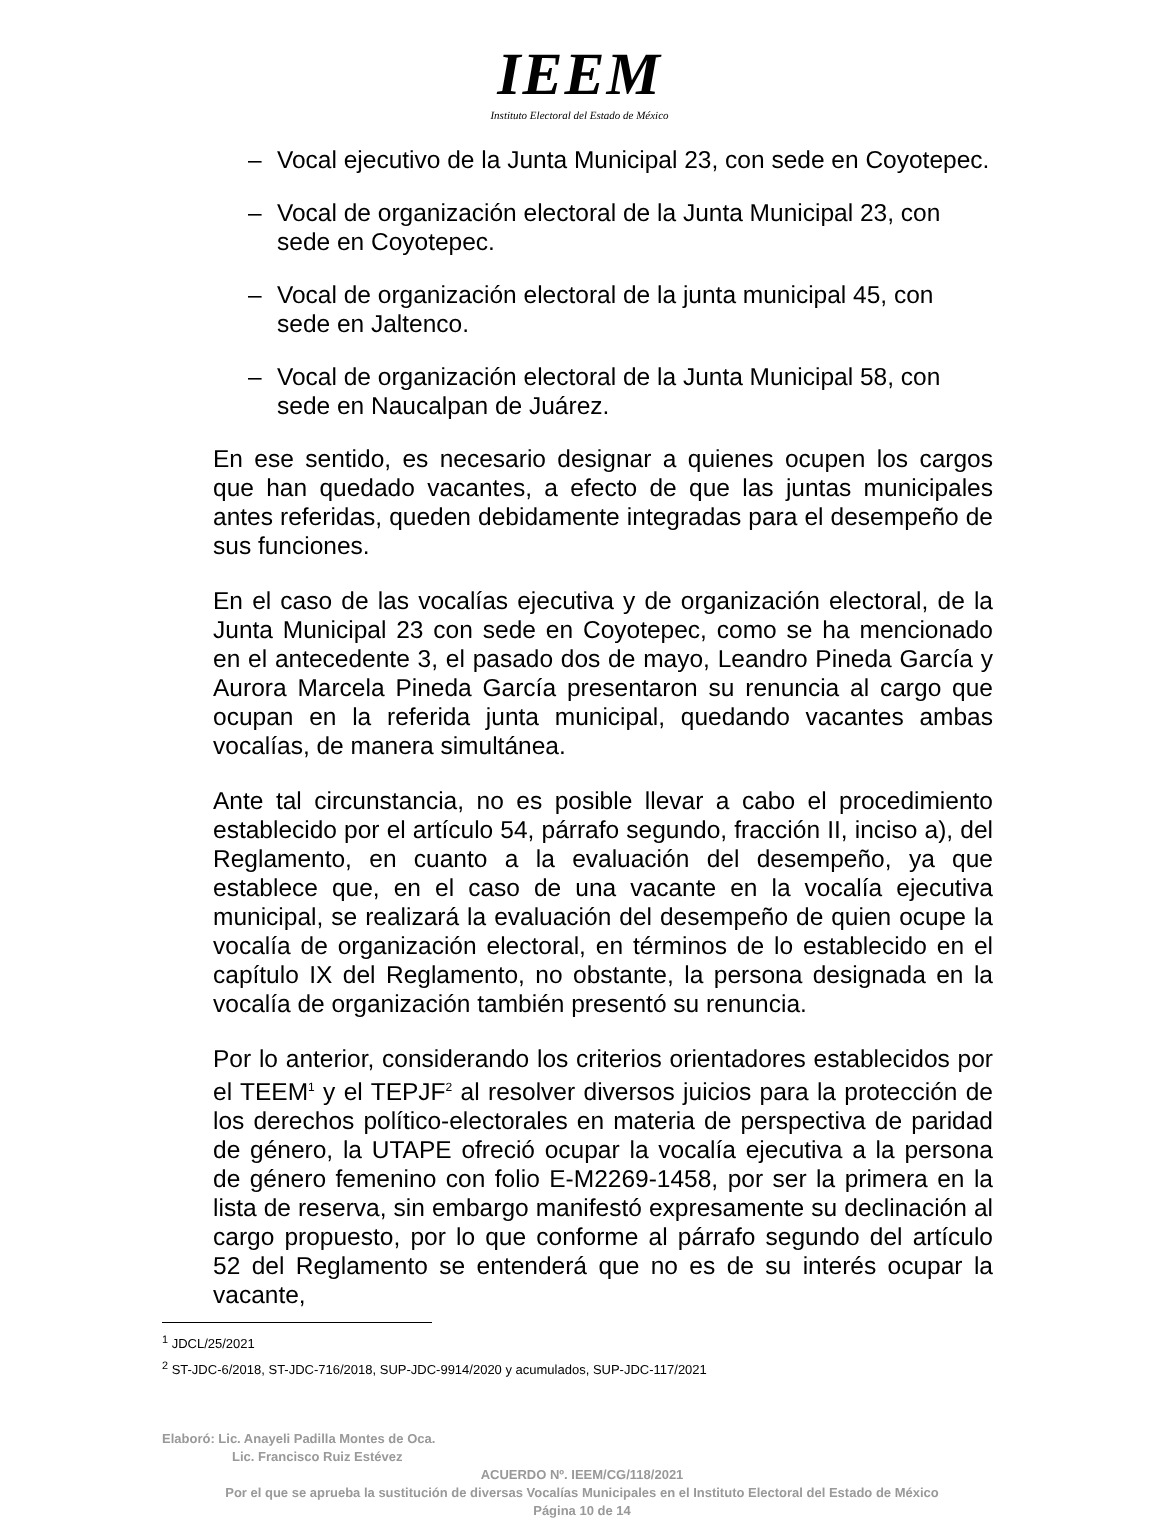IEEM
Instituto Electoral del Estado de México
– Vocal ejecutivo de la Junta Municipal 23, con sede en Coyotepec.
– Vocal de organización electoral de la Junta Municipal 23, con sede en Coyotepec.
– Vocal de organización electoral de la junta municipal 45, con sede en Jaltenco.
– Vocal de organización electoral de la Junta Municipal 58, con sede en Naucalpan de Juárez.
En ese sentido, es necesario designar a quienes ocupen los cargos que han quedado vacantes, a efecto de que las juntas municipales antes referidas, queden debidamente integradas para el desempeño de sus funciones.
En el caso de las vocalías ejecutiva y de organización electoral, de la Junta Municipal 23 con sede en Coyotepec, como se ha mencionado en el antecedente 3, el pasado dos de mayo, Leandro Pineda García y Aurora Marcela Pineda García presentaron su renuncia al cargo que ocupan en la referida junta municipal, quedando vacantes ambas vocalías, de manera simultánea.
Ante tal circunstancia, no es posible llevar a cabo el procedimiento establecido por el artículo 54, párrafo segundo, fracción II, inciso a), del Reglamento, en cuanto a la evaluación del desempeño, ya que establece que, en el caso de una vacante en la vocalía ejecutiva municipal, se realizará la evaluación del desempeño de quien ocupe la vocalía de organización electoral, en términos de lo establecido en el capítulo IX del Reglamento, no obstante, la persona designada en la vocalía de organización también presentó su renuncia.
Por lo anterior, considerando los criterios orientadores establecidos por el TEEM<sup>1</sup> y el TEPJF<sup>2</sup> al resolver diversos juicios para la protección de los derechos político-electorales en materia de perspectiva de paridad de género, la UTAPE ofreció ocupar la vocalía ejecutiva a la persona de género femenino con folio E-M2269-1458, por ser la primera en la lista de reserva, sin embargo manifestó expresamente su declinación al cargo propuesto, por lo que conforme al párrafo segundo del artículo 52 del Reglamento se entenderá que no es de su interés ocupar la vacante,
<sup>1</sup> JDCL/25/2021
<sup>2</sup> ST-JDC-6/2018, ST-JDC-716/2018, SUP-JDC-9914/2020 y acumulados, SUP-JDC-117/2021
Elaboró: Lic. Anayeli Padilla Montes de Oca.
Lic. Francisco Ruiz Estévez
ACUERDO Nº. IEEM/CG/118/2021
Por el que se aprueba la sustitución de diversas Vocalías Municipales en el Instituto Electoral del Estado de México
Página 10 de 14